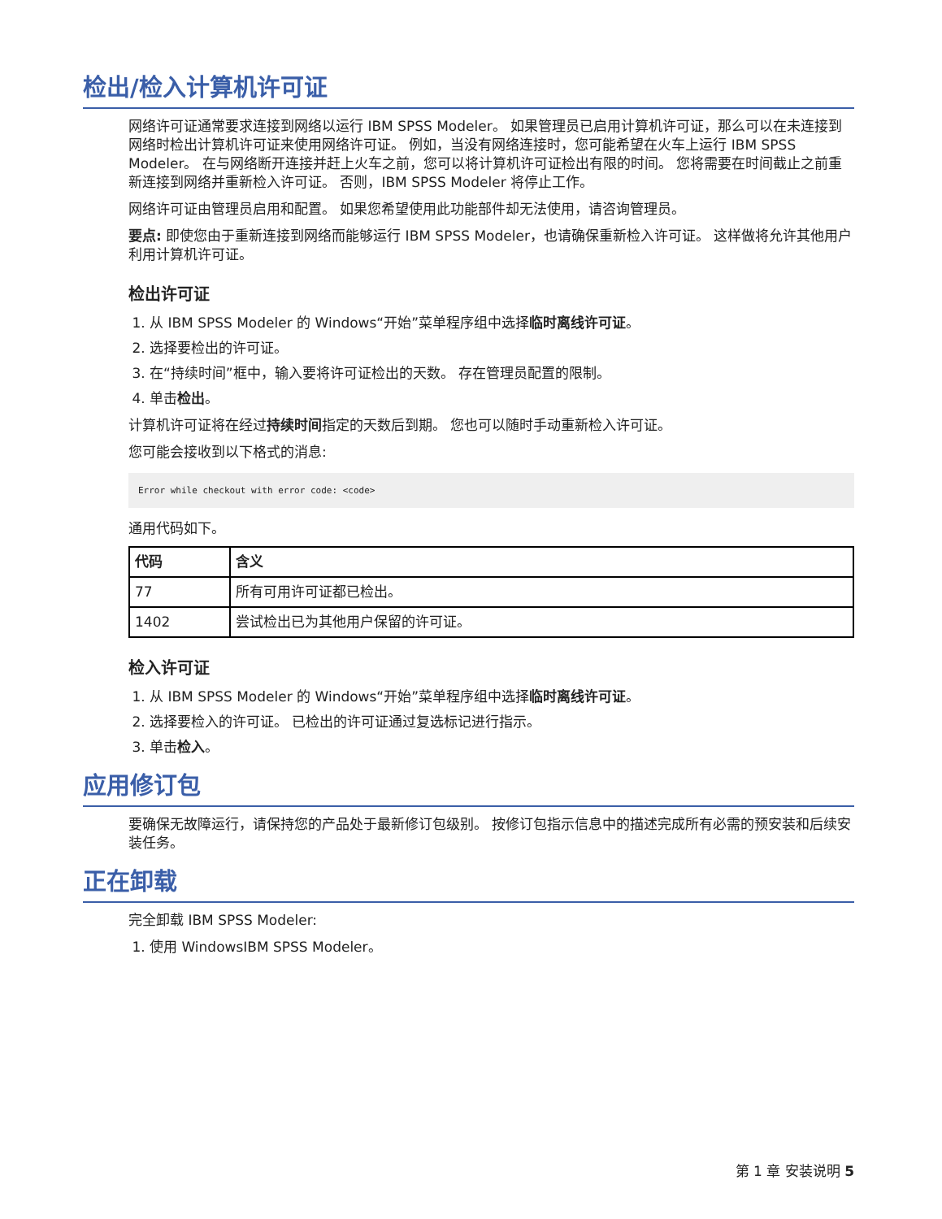检出/检入计算机许可证
网络许可证通常要求连接到网络以运行 IBM SPSS Modeler。 如果管理员已启用计算机许可证，那么可以在未连接到网络时检出计算机许可证来使用网络许可证。 例如，当没有网络连接时，您可能希望在火车上运行 IBM SPSS Modeler。 在与网络断开连接并赶上火车之前，您可以将计算机许可证检出有限的时间。 您将需要在时间截止之前重新连接到网络并重新检入许可证。 否则，IBM SPSS Modeler 将停止工作。
网络许可证由管理员启用和配置。 如果您希望使用此功能部件却无法使用，请咨询管理员。
要点: 即使您由于重新连接到网络而能够运行 IBM SPSS Modeler，也请确保重新检入许可证。 这样做将允许其他用户利用计算机许可证。
检出许可证
1. 从 IBM SPSS Modeler 的 Windows“开始”菜单程序组中选择临时离线许可证。
2. 选择要检出的许可证。
3. 在“持续时间”框中，输入要将许可证检出的天数。 存在管理员配置的限制。
4. 单击检出。
计算机许可证将在经过持续时间指定的天数后到期。 您也可以随时手动重新检入许可证。
您可能会接收到以下格式的消息:
Error while checkout with error code: <code>
通用代码如下。
| 代码 | 含义 |
| --- | --- |
| 77 | 所有可用许可证都已检出。 |
| 1402 | 尝试检出已为其他用户保留的许可证。 |
检入许可证
1. 从 IBM SPSS Modeler 的 Windows“开始”菜单程序组中选择临时离线许可证。
2. 选择要检入的许可证。 已检出的许可证通过复选标记进行指示。
3. 单击检入。
应用修订包
要确保无故障运行，请保持您的产品处于最新修订包级别。 按修订包指示信息中的描述完成所有必需的预安装和后续安装任务。
正在卸载
完全卸载 IBM SPSS Modeler:
1. 使用 WindowsIBM SPSS Modeler。
第 1 章 安装说明 5